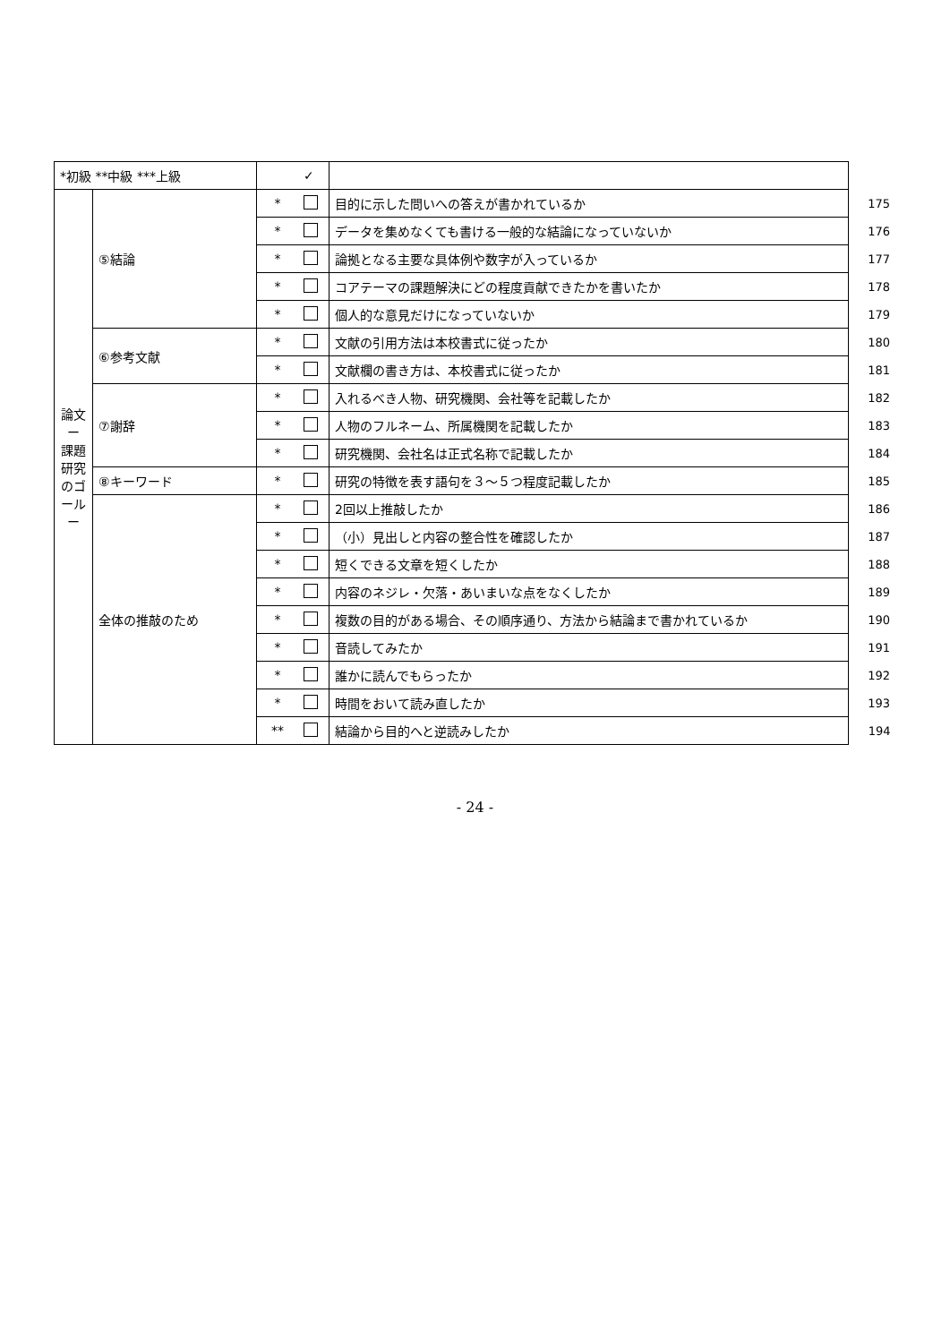| *初級 **中級 ***上級 | | | ✓ | | |
| 論文 ー 課題研究のゴール ー | ⑤結論 | * | | 目的に示した問いへの答えが書かれているか | 175 |
| | | * | | データを集めなくても書ける一般的な結論になっていないか | 176 |
| | | * | | 論拠となる主要な具体例や数字が入っているか | 177 |
| | | * | | コアテーマの課題解決にどの程度貢献できたかを書いたか | 178 |
| | | * | | 個人的な意見だけになっていないか | 179 |
| | ⑥参考文献 | * | | 文献の引用方法は本校書式に従ったか | 180 |
| | | * | | 文献欄の書き方は、本校書式に従ったか | 181 |
| | ⑦謝辞 | * | | 入れるべき人物、研究機関、会社等を記載したか | 182 |
| | | * | | 人物のフルネーム、所属機関を記載したか | 183 |
| | | * | | 研究機関、会社名は正式名称で記載したか | 184 |
| | ⑧キーワード | * | | 研究の特徴を表す語句を３～５つ程度記載したか | 185 |
| | 全体の推敲のため | * | | 2回以上推敲したか | 186 |
| | | * | | （小）見出しと内容の整合性を確認したか | 187 |
| | | * | | 短くできる文章を短くしたか | 188 |
| | | * | | 内容のネジレ・欠落・あいまいな点をなくしたか | 189 |
| | | * | | 複数の目的がある場合、その順序通り、方法から結論まで書かれているか | 190 |
| | | * | | 音読してみたか | 191 |
| | | * | | 誰かに読んでもらったか | 192 |
| | | * | | 時間をおいて読み直したか | 193 |
| | | ** | | 結論から目的へと逆読みしたか | 194 |
- 24 -